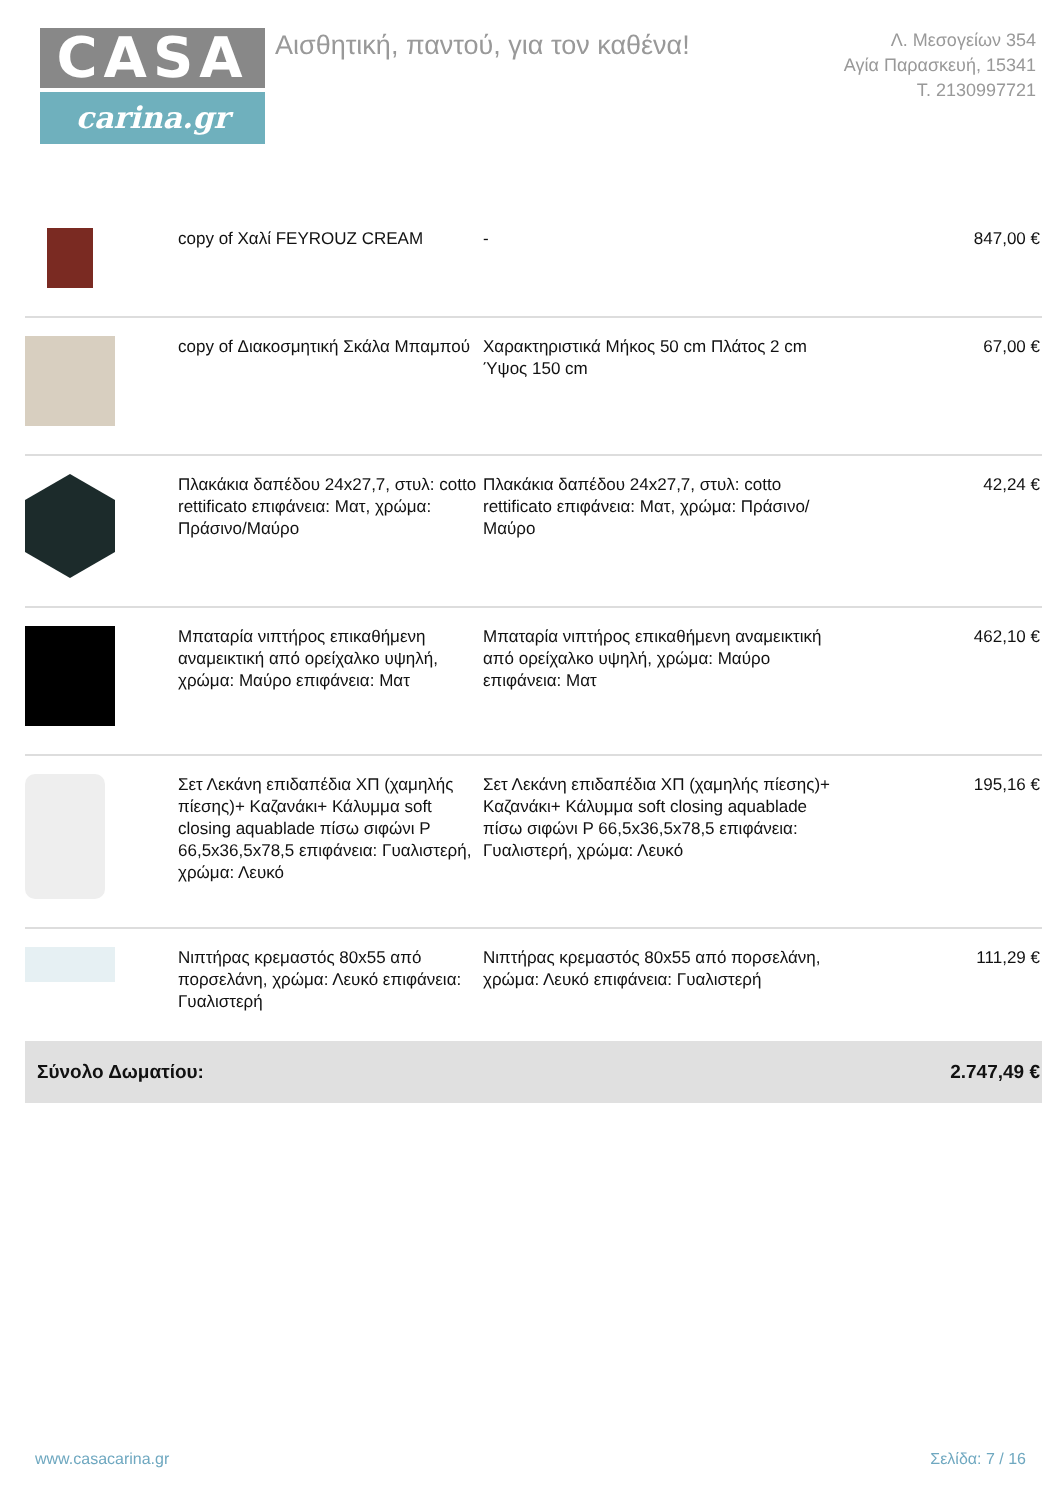CASA
carina.gr
Αισθητική, παντού, για τον καθένα!
Λ. Μεσογείων 354
Αγία Παρασκευή, 15341
Τ. 2130997721
| | copy of Χαλί FEYROUZ CREAM | - | 847,00 € |
| | copy of Διακοσμητική Σκάλα Μπαμπού | Χαρακτηριστικά Μήκος 50 cm Πλάτος 2 cm Ύψος 150 cm | 67,00 € |
| | Πλακάκια δαπέδου 24x27,7, στυλ: cotto rettificato επιφάνεια: Ματ, χρώμα: Πράσινο/Μαύρο | Πλακάκια δαπέδου 24x27,7, στυλ: cotto rettificato επιφάνεια: Ματ, χρώμα: Πράσινο/Μαύρο | 42,24 € |
| | Μπαταρία νιπτήρος επικαθήμενη αναμεικτική από ορείχαλκο υψηλή, χρώμα: Μαύρο επιφάνεια: Ματ | Μπαταρία νιπτήρος επικαθήμενη αναμεικτική από ορείχαλκο υψηλή, χρώμα: Μαύρο επιφάνεια: Ματ | 462,10 € |
| | Σετ Λεκάνη επιδαπέδια ΧΠ (χαμηλής πίεσης)+ Καζανάκι+ Κάλυμμα soft closing aquablade πίσω σιφώνι P 66,5x36,5x78,5 επιφάνεια: Γυαλιστερή, χρώμα: Λευκό | Σετ Λεκάνη επιδαπέδια ΧΠ (χαμηλής πίεσης)+ Καζανάκι+ Κάλυμμα soft closing aquablade πίσω σιφώνι P 66,5x36,5x78,5 επιφάνεια: Γυαλιστερή, χρώμα: Λευκό | 195,16 € |
| | Νιπτήρας κρεμαστός 80x55 από πορσελάνη, χρώμα: Λευκό επιφάνεια: Γυαλιστερή | Νιπτήρας κρεμαστός 80x55 από πορσελάνη, χρώμα: Λευκό επιφάνεια: Γυαλιστερή | 111,29 € |
| Σύνολο Δωματίου: | | | 2.747,49 € |
www.casacarina.gr Σελίδα: 7 / 16